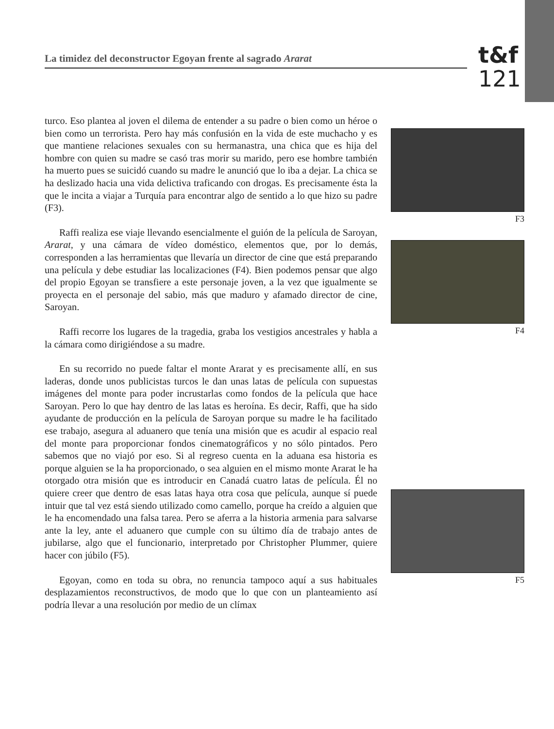La timidez del deconstructor Egoyan frente al sagrado Ararat
t&f
121
turco. Eso plantea al joven el dilema de entender a su padre o bien como un héroe o bien como un terrorista. Pero hay más confusión en la vida de este muchacho y es que mantiene relaciones sexuales con su hermanastra, una chica que es hija del hombre con quien su madre se casó tras morir su marido, pero ese hombre también ha muerto pues se suicidó cuando su madre le anunció que lo iba a dejar. La chica se ha deslizado hacia una vida delictiva traficando con drogas. Es precisamente ésta la que le incita a viajar a Turquía para encontrar algo de sentido a lo que hizo su padre (F3).
Raffi realiza ese viaje llevando esencialmente el guión de la película de Saroyan, Ararat, y una cámara de vídeo doméstico, elementos que, por lo demás, corresponden a las herramientas que llevaría un director de cine que está preparando una película y debe estudiar las localizaciones (F4). Bien podemos pensar que algo del propio Egoyan se transfiere a este personaje joven, a la vez que igualmente se proyecta en el personaje del sabio, más que maduro y afamado director de cine, Saroyan.
Raffi recorre los lugares de la tragedia, graba los vestigios ancestrales y habla a la cámara como dirigiéndose a su madre.
En su recorrido no puede faltar el monte Ararat y es precisamente allí, en sus laderas, donde unos publicistas turcos le dan unas latas de película con supuestas imágenes del monte para poder incrustarlas como fondos de la película que hace Saroyan. Pero lo que hay dentro de las latas es heroína. Es decir, Raffi, que ha sido ayudante de producción en la película de Saroyan porque su madre le ha facilitado ese trabajo, asegura al aduanero que tenía una misión que es acudir al espacio real del monte para proporcionar fondos cinematográficos y no sólo pintados. Pero sabemos que no viajó por eso. Si al regreso cuenta en la aduana esa historia es porque alguien se la ha proporcionado, o sea alguien en el mismo monte Ararat le ha otorgado otra misión que es introducir en Canadá cuatro latas de película. Él no quiere creer que dentro de esas latas haya otra cosa que película, aunque sí puede intuir que tal vez está siendo utilizado como camello, porque ha creído a alguien que le ha encomendado una falsa tarea. Pero se aferra a la historia armenia para salvarse ante la ley, ante el aduanero que cumple con su último día de trabajo antes de jubilarse, algo que el funcionario, interpretado por Christopher Plummer, quiere hacer con júbilo (F5).
Egoyan, como en toda su obra, no renuncia tampoco aquí a sus habituales desplazamientos reconstructivos, de modo que lo que con un planteamiento así podría llevar a una resolución por medio de un clímax
F3
F4
F5